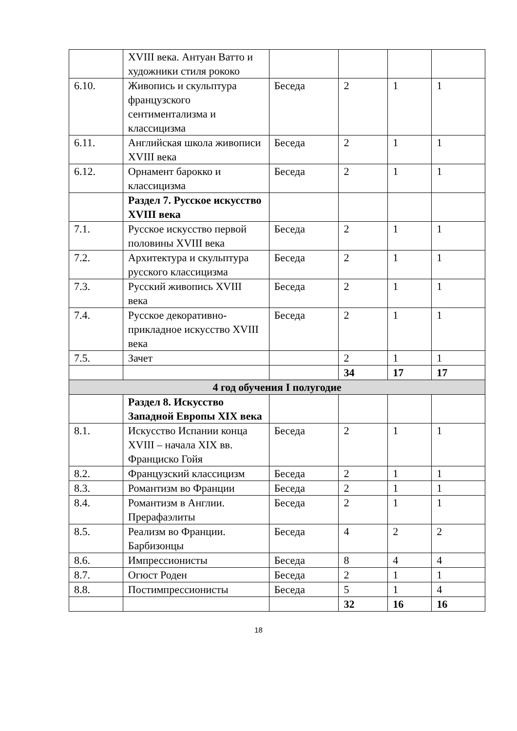| | XVIII века. Антуан Ватто и художники стиля рококо | | | | |
| 6.10. | Живопись и скульптура французского сентиментализма и классицизма | Беседа | 2 | 1 | 1 |
| 6.11. | Английская школа живописи XVIII века | Беседа | 2 | 1 | 1 |
| 6.12. | Орнамент барокко и классицизма | Беседа | 2 | 1 | 1 |
| | Раздел 7. Русское искусство XVIII века | | | | |
| 7.1. | Русское искусство первой половины XVIII века | Беседа | 2 | 1 | 1 |
| 7.2. | Архитектура и скульптура русского классицизма | Беседа | 2 | 1 | 1 |
| 7.3. | Русский живопись XVIII века | Беседа | 2 | 1 | 1 |
| 7.4. | Русское декоративно-прикладное искусство XVIII века | Беседа | 2 | 1 | 1 |
| 7.5. | Зачет | | 2 | 1 | 1 |
| | | | 34 | 17 | 17 |
| 4 год обучения I полугодие | | | | | |
| | Раздел 8. Искусство Западной Европы XIX века | | | | |
| 8.1. | Искусство Испании конца XVIII – начала XIX вв. Франциско Гойя | Беседа | 2 | 1 | 1 |
| 8.2. | Французский классицизм | Беседа | 2 | 1 | 1 |
| 8.3. | Романтизм во Франции | Беседа | 2 | 1 | 1 |
| 8.4. | Романтизм в Англии. Прерафаэлиты | Беседа | 2 | 1 | 1 |
| 8.5. | Реализм во Франции. Барбизонцы | Беседа | 4 | 2 | 2 |
| 8.6. | Импрессионисты | Беседа | 8 | 4 | 4 |
| 8.7. | Огюст Роден | Беседа | 2 | 1 | 1 |
| 8.8. | Постимпрессионисты | Беседа | 5 | 1 | 4 |
| | | | 32 | 16 | 16 |
18